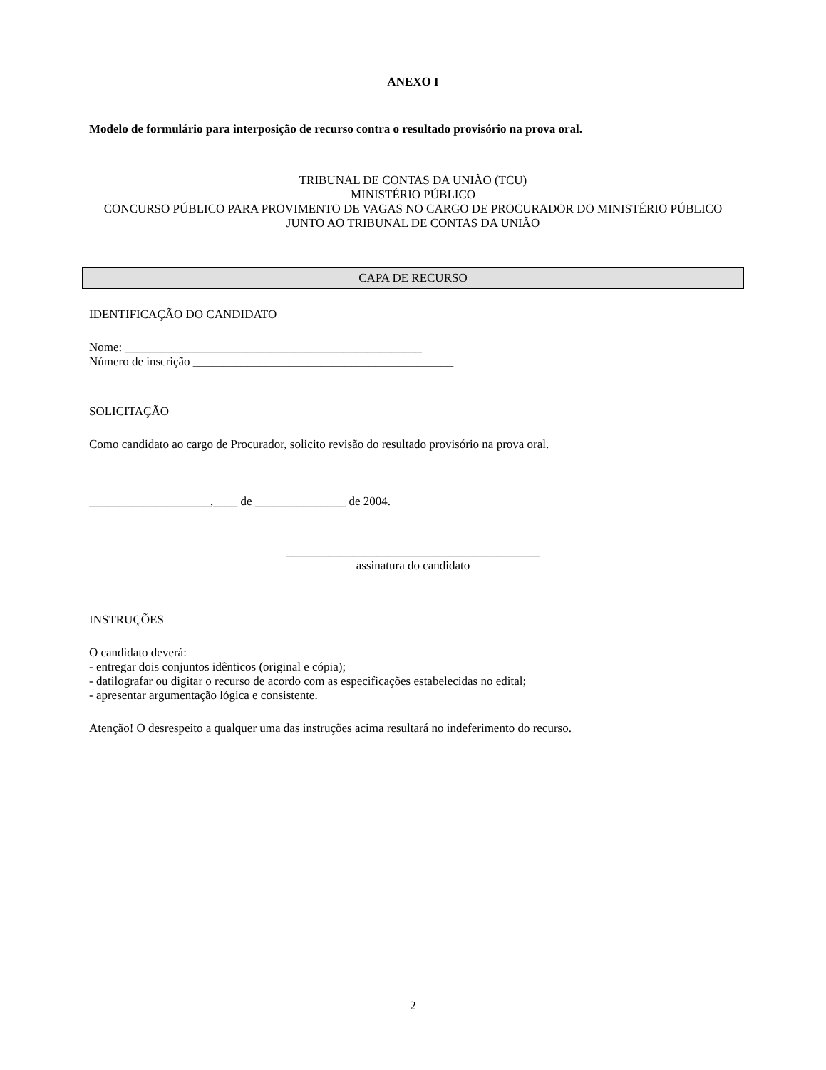ANEXO I
Modelo de formulário para interposição de recurso contra o resultado provisório na prova oral.
TRIBUNAL DE CONTAS DA UNIÃO (TCU)
MINISTÉRIO PÚBLICO
CONCURSO PÚBLICO PARA PROVIMENTO DE VAGAS NO CARGO DE PROCURADOR DO MINISTÉRIO PÚBLICO JUNTO AO TRIBUNAL DE CONTAS DA UNIÃO
CAPA DE RECURSO
IDENTIFICAÇÃO DO CANDIDATO
Nome: _________________________________________________
Número de inscrição ___________________________________________
SOLICITAÇÃO
Como candidato ao cargo de Procurador, solicito revisão do resultado provisório na prova oral.
____________________,____ de _______________ de 2004.
__________________________________________
assinatura do candidato
INSTRUÇÕES
O candidato deverá:
- entregar dois conjuntos idênticos (original e cópia);
- datilografar ou digitar o recurso de acordo com as especificações estabelecidas no edital;
- apresentar argumentação lógica e consistente.
Atenção! O desrespeito a qualquer uma das instruções acima resultará no indeferimento do recurso.
2